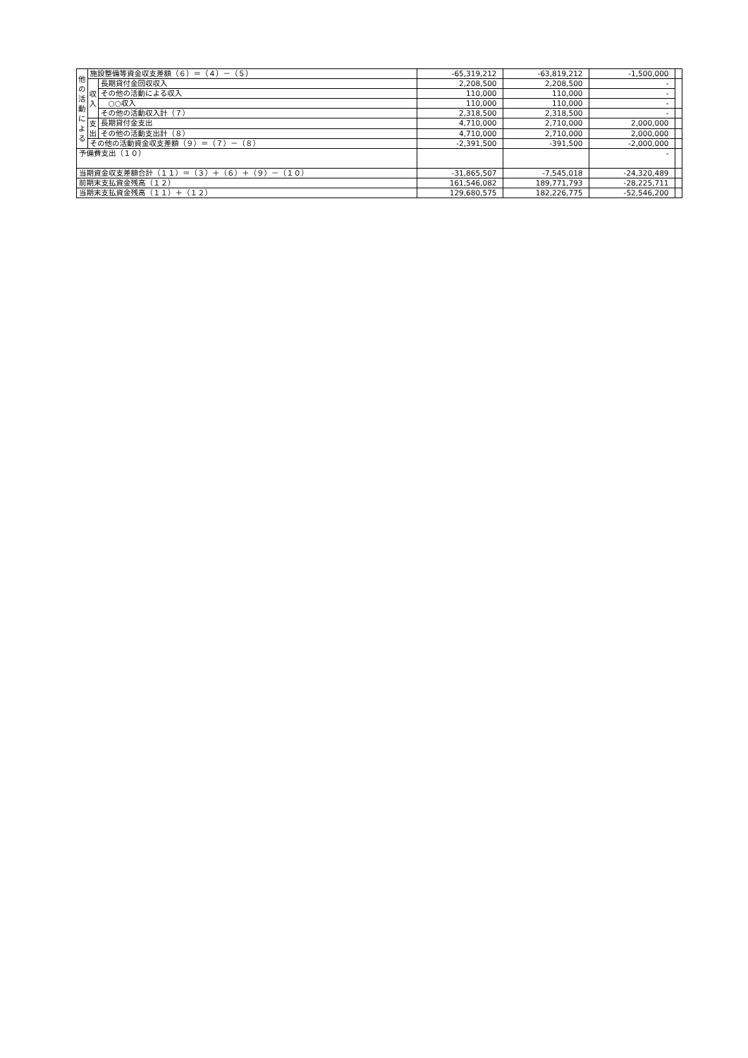| 他 の 活 動 に よ る | 施設整備等資金収支差額（６）＝（４）－（５） | | -65,319,212 | -63,819,212 | -1,500,000 | |
| | 収 入 | 長期貸付金回収収入 | 2,208,500 | 2,208,500 | - | |
| | | その他の活動による収入 | 110,000 | 110,000 | - | |
| | | ○○収入 | 110,000 | 110,000 | - | |
| | | その他の活動収入計（７） | 2,318,500 | 2,318,500 | - | |
| | 支 出 | 長期貸付金支出 | 4,710,000 | 2,710,000 | 2,000,000 | |
| | | その他の活動支出計（８） | 4,710,000 | 2,710,000 | 2,000,000 | |
| | その他の活動資金収支差額（９）＝（７）－（８） | | -2,391,500 | -391,500 | -2,000,000 | |
| 予備費支出（１０） | | | | | - | |
| 当期資金収支差額合計（１１）＝（３）＋（６）＋（９）－（１０） | | | -31,865,507 | -7,545,018 | -24,320,489 | |
| 前期末支払資金残高（１２） | | | 161,546,082 | 189,771,793 | -28,225,711 | |
| 当期末支払資金残高（１１）＋（１２） | | | 129,680,575 | 182,226,775 | -52,546,200 | |